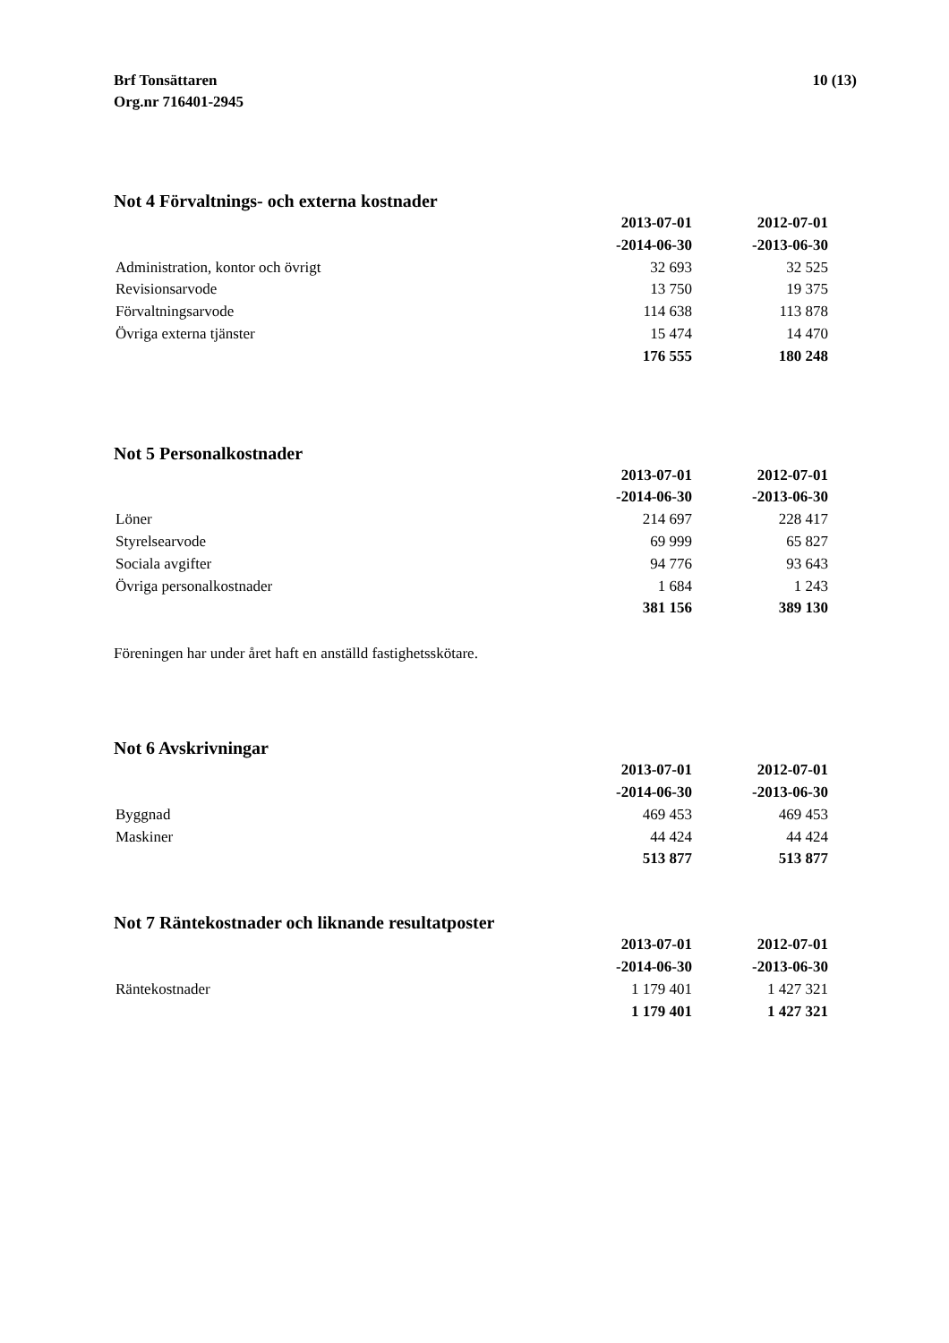Brf Tonsättaren
Org.nr 716401-2945
10 (13)
Not 4 Förvaltnings- och externa kostnader
| | 2013-07-01 | 2012-07-01 |
| --- | --- | --- |
| | -2014-06-30 | -2013-06-30 |
| Administration, kontor och övrigt | 32 693 | 32 525 |
| Revisionsarvode | 13 750 | 19 375 |
| Förvaltningsarvode | 114 638 | 113 878 |
| Övriga externa tjänster | 15 474 | 14 470 |
| | 176 555 | 180 248 |
Not 5 Personalkostnader
| | 2013-07-01 | 2012-07-01 |
| --- | --- | --- |
| | -2014-06-30 | -2013-06-30 |
| Löner | 214 697 | 228 417 |
| Styrelsearvode | 69 999 | 65 827 |
| Sociala avgifter | 94 776 | 93 643 |
| Övriga personalkostnader | 1 684 | 1 243 |
| | 381 156 | 389 130 |
Föreningen har under året haft en anställd fastighetsskötare.
Not 6 Avskrivningar
| | 2013-07-01 | 2012-07-01 |
| --- | --- | --- |
| | -2014-06-30 | -2013-06-30 |
| Byggnad | 469 453 | 469 453 |
| Maskiner | 44 424 | 44 424 |
| | 513 877 | 513 877 |
Not 7 Räntekostnader och liknande resultatposter
| | 2013-07-01 | 2012-07-01 |
| --- | --- | --- |
| | -2014-06-30 | -2013-06-30 |
| Räntekostnader | 1 179 401 | 1 427 321 |
| | 1 179 401 | 1 427 321 |